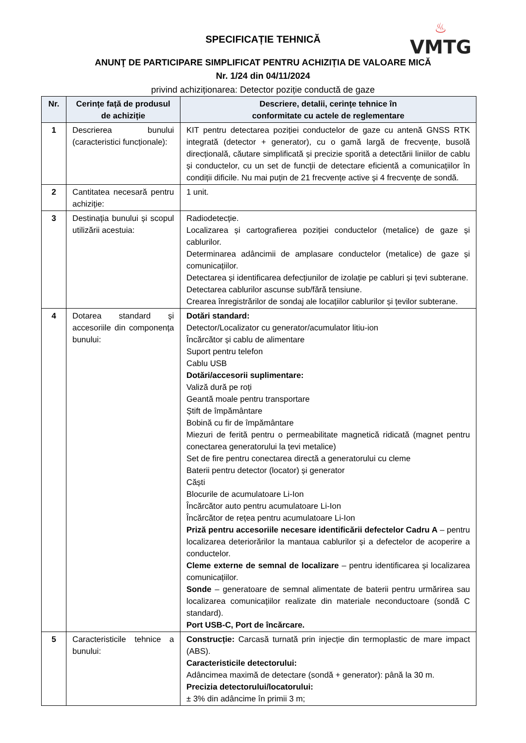♨
VMTG
SPECIFICAȚIE TEHNICĂ
ANUNŢ DE PARTICIPARE SIMPLIFICAT PENTRU ACHIZIȚIA DE VALOARE MICĂ
Nr. 1/24 din 04/11/2024
privind achiziționarea: Detector poziție conductă de gaze
| Nr. | Cerințe față de produsul de achiziție | Descriere, detalii, cerințe tehnice în conformitate cu actele de reglementare |
| --- | --- | --- |
| 1 | Descrierea bunului (caracteristici funcționale): | KIT pentru detectarea poziției conductelor de gaze cu antenă GNSS RTK integrată (detector + generator), cu o gamă largă de frecvențe, busolă direcțională, căutare simplificată și precizie sporită a detectării liniilor de cablu și conductelor, cu un set de funcții de detectare eficientă a comunicațiilor în condiții dificile. Nu mai puțin de 21 frecvențe active și 4 frecvențe de sondă. |
| 2 | Cantitatea necesară pentru achiziție: | 1 unit. |
| 3 | Destinația bunului și scopul utilizării acestuia: | Radiodetecție. Localizarea și cartografierea poziției conductelor (metalice) de gaze și cablurilor. Determinarea adâncimii de amplasare conductelor (metalice) de gaze și comunicațiilor. Detectarea și identificarea defecțiunilor de izolație pe cabluri și țevi subterane. Detectarea cablurilor ascunse sub/fără tensiune. Crearea înregistrărilor de sondaj ale locațiilor cablurilor și țevilor subterane. |
| 4 | Dotarea standard și accesoriile din componența bunului: | Dotări standard: Detector/Localizator cu generator/acumulator litiu-ion Încărcător și cablu de alimentare Suport pentru telefon Cablu USB Dotări/accesorii suplimentare: Valiză dură pe roți Geantă moale pentru transportare Știft de împământare Bobină cu fir de împământare Miezuri de ferită pentru o permeabilitate magnetică ridicată (magnet pentru conectarea generatorului la țevi metalice) Set de fire pentru conectarea directă a generatorului cu cleme Baterii pentru detector (locator) și generator Căști Blocurile de acumulatoare Li-Ion Încărcător auto pentru acumulatoare Li-Ion Încărcător de rețea pentru acumulatoare Li-Ion Priză pentru accesoriile necesare identificării defectelor Cadru A – pentru localizarea deteriorărilor la mantaua cablurilor și a defectelor de acoperire a conductelor. Cleme externe de semnal de localizare – pentru identificarea și localizarea comunicațiilor. Sonde – generatoare de semnal alimentate de baterii pentru urmărirea sau localizarea comunicațiilor realizate din materiale neconductoare (sondă C standard). Port USB-C, Port de încărcare. |
| 5 | Caracteristicile tehnice a bunului: | Construcție: Carcasă turnată prin injecție din termoplastic de mare impact (ABS). Caracteristicile detectorului: Adâncimea maximă de detectare (sondă + generator): până la 30 m. Precizia detectorului/locatorului: ± 3% din adâncime în primii 3 m; |